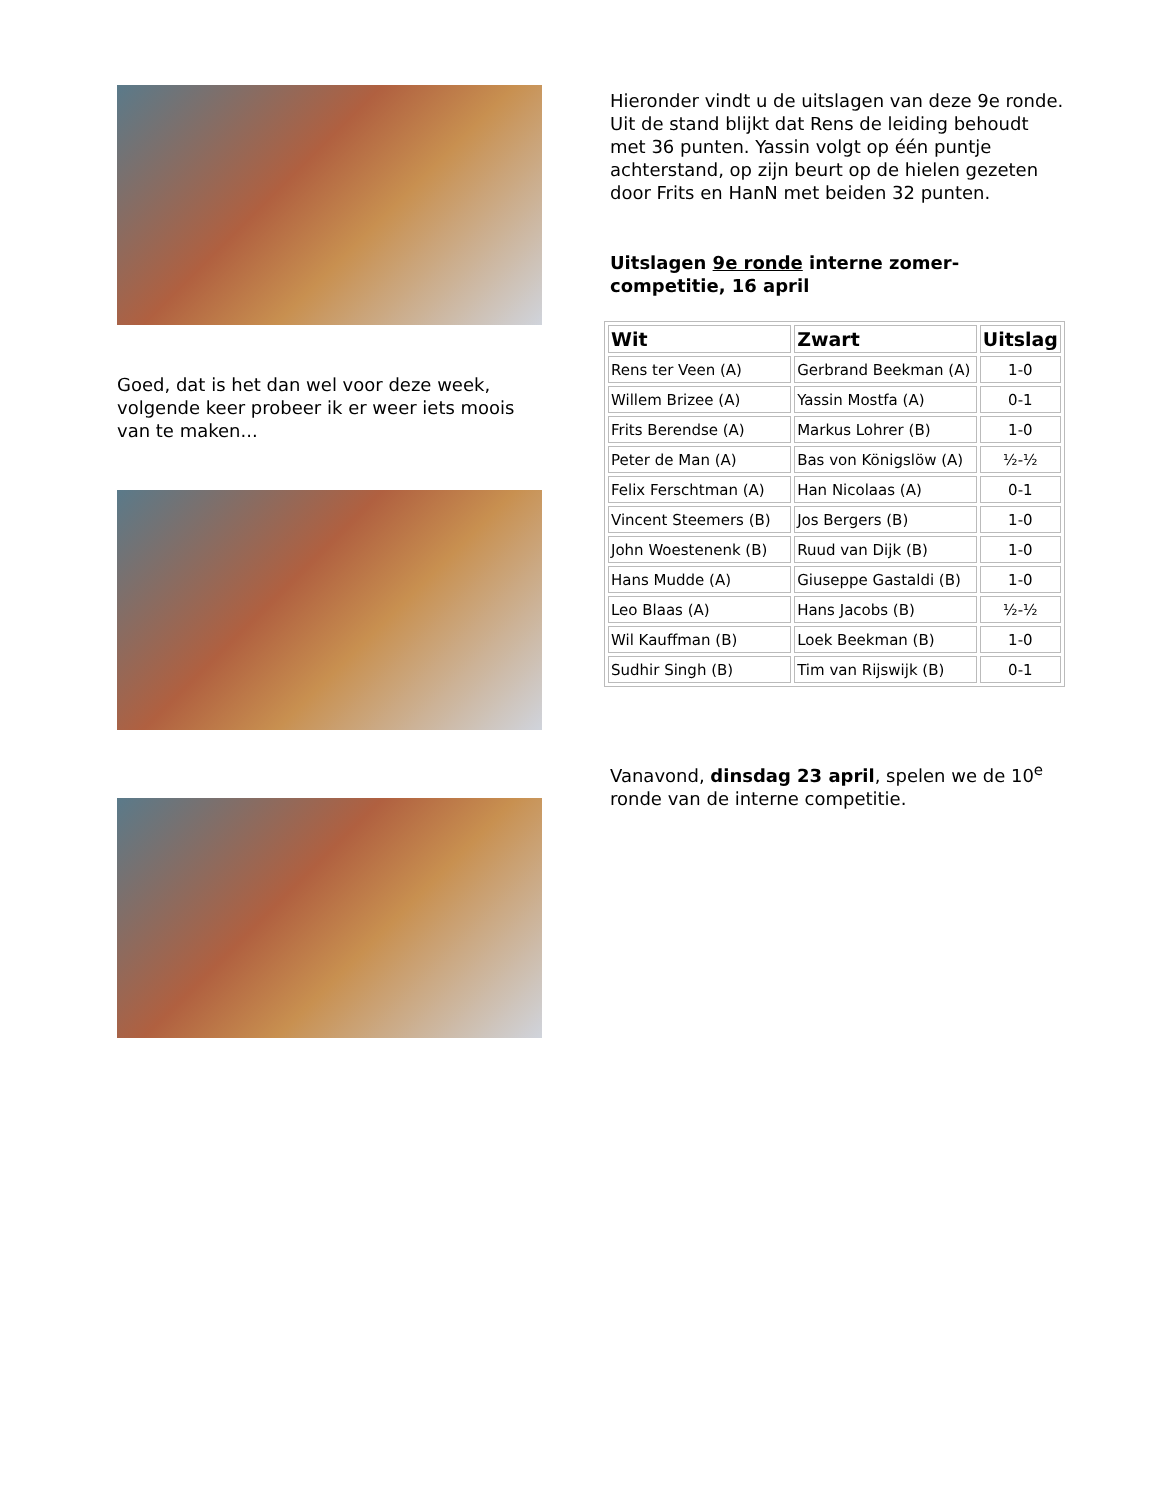Goed, dat is het dan wel voor deze week, volgende keer probeer ik er weer iets moois van te maken...
Hieronder vindt u de uitslagen van deze 9e ronde. Uit de stand blijkt dat Rens de leiding behoudt met 36 punten. Yassin volgt op één puntje achterstand, op zijn beurt op de hielen gezeten door Frits en HanN met beiden 32 punten.
Uitslagen 9e ronde interne zomer-competitie, 16 april
| Wit | Zwart | Uitslag |
| --- | --- | --- |
| Rens ter Veen (A) | Gerbrand Beekman (A) | 1-0 |
| Willem Brizee (A) | Yassin Mostfa (A) | 0-1 |
| Frits Berendse (A) | Markus Lohrer (B) | 1-0 |
| Peter de Man (A) | Bas von Königslöw (A) | ½-½ |
| Felix Ferschtman (A) | Han Nicolaas (A) | 0-1 |
| Vincent Steemers (B) | Jos Bergers (B) | 1-0 |
| John Woestenenk (B) | Ruud van Dijk (B) | 1-0 |
| Hans Mudde (A) | Giuseppe Gastaldi (B) | 1-0 |
| Leo Blaas (A) | Hans Jacobs (B) | ½-½ |
| Wil Kauffman (B) | Loek Beekman (B) | 1-0 |
| Sudhir Singh (B) | Tim van Rijswijk (B) | 0-1 |
Vanavond, dinsdag 23 april, spelen we de 10<sup>e</sup> ronde van de interne competitie.